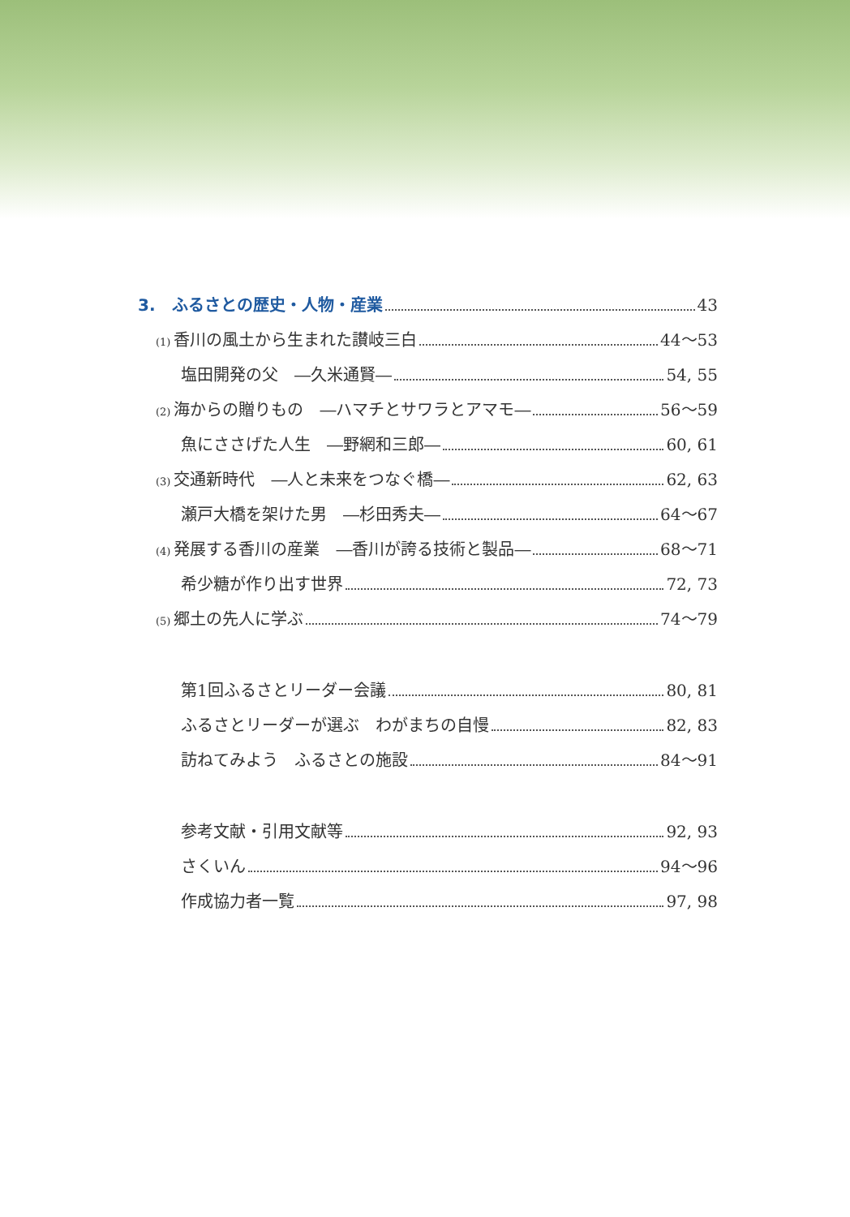3.　ふるさとの歴史・人物・産業 43
(1) 香川の風土から生まれた讃岐三白 44～53
塩田開発の父　―久米通賢― 54, 55
(2) 海からの贈りもの　―ハマチとサワラとアマモ― 56～59
魚にささげた人生　―野網和三郎― 60, 61
(3) 交通新時代　―人と未来をつなぐ橋― 62, 63
瀬戸大橋を架けた男　―杉田秀夫― 64～67
(4) 発展する香川の産業　―香川が誇る技術と製品― 68～71
希少糖が作り出す世界 72, 73
(5) 郷土の先人に学ぶ 74～79
第1回ふるさとリーダー会議 80, 81
ふるさとリーダーが選ぶ　わがまちの自慢 82, 83
訪ねてみよう　ふるさとの施設 84～91
参考文献・引用文献等 92, 93
さくいん 94～96
作成協力者一覧 97, 98